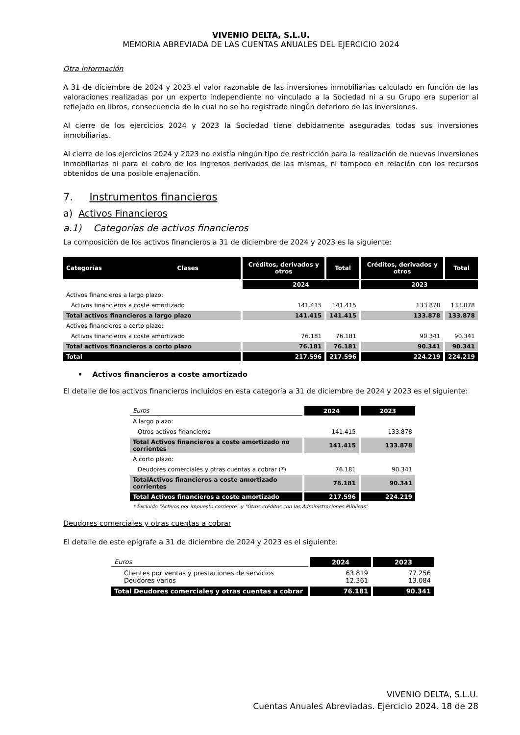VIVENIO DELTA, S.L.U.
MEMORIA ABREVIADA DE LAS CUENTAS ANUALES DEL EJERCICIO 2024
Otra información
A 31 de diciembre de 2024 y 2023 el valor razonable de las inversiones inmobiliarias calculado en función de las valoraciones realizadas por un experto independiente no vinculado a la Sociedad ni a su Grupo era superior al reflejado en libros, consecuencia de lo cual no se ha registrado ningún deterioro de las inversiones.
Al cierre de los ejercicios 2024 y 2023 la Sociedad tiene debidamente aseguradas todas sus inversiones inmobiliarias.
Al cierre de los ejercicios 2024 y 2023 no existía ningún tipo de restricción para la realización de nuevas inversiones inmobiliarias ni para el cobro de los ingresos derivados de las mismas, ni tampoco en relación con los recursos obtenidos de una posible enajenación.
7. Instrumentos financieros
a) Activos Financieros
a.1) Categorías de activos financieros
La composición de los activos financieros a 31 de diciembre de 2024 y 2023 es la siguiente:
| Categorías Clases | Créditos, derivados y otros | Total | Créditos, derivados y otros | Total |
| --- | --- | --- | --- | --- |
| | 2024 | | 2023 | |
| Activos financieros a largo plazo: | | | | |
| Activos financieros a coste amortizado | 141.415 | 141.415 | 133.878 | 133.878 |
| Total activos financieros a largo plazo | 141.415 | 141.415 | 133.878 | 133.878 |
| Activos financieros a corto plazo: | | | | |
| Activos financieros a coste amortizado | 76.181 | 76.181 | 90.341 | 90.341 |
| Total activos financieros a corto plazo | 76.181 | 76.181 | 90.341 | 90.341 |
| Total | 217.596 | 217.596 | 224.219 | 224.219 |
• Activos financieros a coste amortizado
El detalle de los activos financieros incluidos en esta categoría a 31 de diciembre de 2024 y 2023 es el siguiente:
| Euros | 2024 | 2023 |
| A largo plazo: | | |
| Otros activos financieros | 141.415 | 133.878 |
| Total Activos financieros a coste amortizado no corrientes | 141.415 | 133.878 |
| A corto plazo: | | |
| Deudores comerciales y otras cuentas a cobrar (*) | 76.181 | 90.341 |
| TotalActivos financieros a coste amortizado corrientes | 76.181 | 90.341 |
| Total Activos financieros a coste amortizado | 217.596 | 224.219 |
| * Excluido "Activos por impuesto corriente" y "Otros créditos con las Administraciones Públicas" | | |
Deudores comerciales y otras cuentas a cobrar
El detalle de este epígrafe a 31 de diciembre de 2024 y 2023 es el siguiente:
| Euros | 2024 | 2023 |
| Clientes por ventas y prestaciones de servicios Deudores varios | 63.819 12.361 | 77.256 13.084 |
| Total Deudores comerciales y otras cuentas a cobrar | 76.181 | 90.341 |
VIVENIO DELTA, S.L.U.
Cuentas Anuales Abreviadas. Ejercicio 2024. 18 de 28